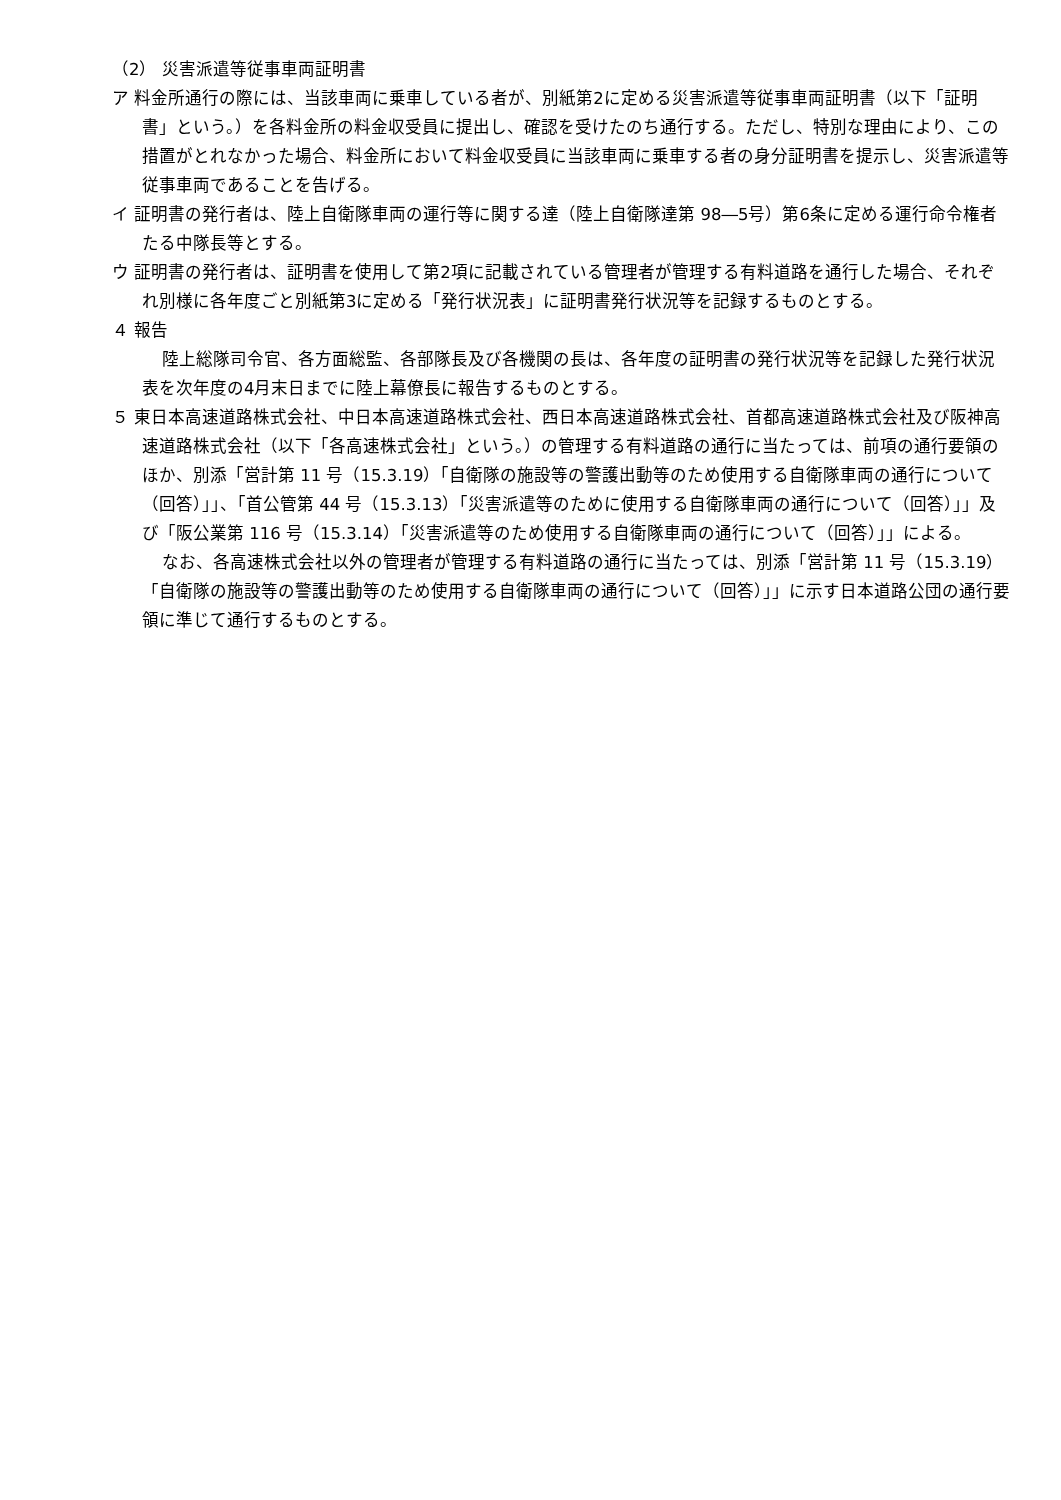（2） 災害派遣等従事車両証明書
ア 料金所通行の際には、当該車両に乗車している者が、別紙第2に定める災害派遣等従事車両証明書（以下「証明書」という。）を各料金所の料金収受員に提出し、確認を受けたのち通行する。ただし、特別な理由により、この措置がとれなかった場合、料金所において料金収受員に当該車両に乗車する者の身分証明書を提示し、災害派遣等従事車両であることを告げる。
イ 証明書の発行者は、陸上自衛隊車両の運行等に関する達（陸上自衛隊達第 98―5号）第6条に定める運行命令権者たる中隊長等とする。
ウ 証明書の発行者は、証明書を使用して第2項に記載されている管理者が管理する有料道路を通行した場合、それぞれ別様に各年度ごと別紙第3に定める「発行状況表」に証明書発行状況等を記録するものとする。
４ 報告
陸上総隊司令官、各方面総監、各部隊長及び各機関の長は、各年度の証明書の発行状況等を記録した発行状況表を次年度の4月末日までに陸上幕僚長に報告するものとする。
５ 東日本高速道路株式会社、中日本高速道路株式会社、西日本高速道路株式会社、首都高速道路株式会社及び阪神高速道路株式会社（以下「各高速株式会社」という。）の管理する有料道路の通行に当たっては、前項の通行要領のほか、別添「営計第 11 号（15.3.19）「自衛隊の施設等の警護出動等のため使用する自衛隊車両の通行について（回答）」」、「首公管第 44 号（15.3.13）「災害派遣等のために使用する自衛隊車両の通行について（回答）」」及び「阪公業第 116 号（15.3.14）「災害派遣等のため使用する自衛隊車両の通行について（回答）」」による。
なお、各高速株式会社以外の管理者が管理する有料道路の通行に当たっては、別添「営計第 11 号（15.3.19）「自衛隊の施設等の警護出動等のため使用する自衛隊車両の通行について（回答）」」に示す日本道路公団の通行要領に準じて通行するものとする。